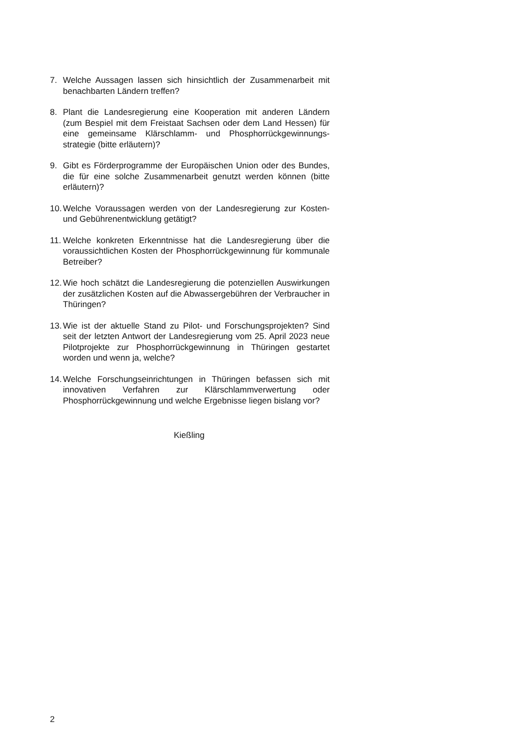7. Welche Aussagen lassen sich hinsichtlich der Zusammenarbeit mit benachbarten Ländern treffen?
8. Plant die Landesregierung eine Kooperation mit anderen Ländern (zum Bespiel mit dem Freistaat Sachsen oder dem Land Hessen) für eine gemeinsame Klärschlamm- und Phosphorrückgewinnungs­strategie (bitte erläutern)?
9. Gibt es Förderprogramme der Europäischen Union oder des Bundes, die für eine solche Zusammenarbeit genutzt werden können (bitte erläutern)?
10. Welche Voraussagen werden von der Landesregierung zur Kosten- und Gebührenentwicklung getätigt?
11. Welche konkreten Erkenntnisse hat die Landesregierung über die voraussichtlichen Kosten der Phosphorrückgewinnung für kommunale Betreiber?
12. Wie hoch schätzt die Landesregierung die potenziellen Auswirkungen der zusätzlichen Kosten auf die Abwassergebühren der Verbraucher in Thüringen?
13. Wie ist der aktuelle Stand zu Pilot- und Forschungsprojekten? Sind seit der letzten Antwort der Landesregierung vom 25. April 2023 neue Pilotprojekte zur Phosphorrückgewinnung in Thüringen gestartet worden und wenn ja, welche?
14. Welche Forschungseinrichtungen in Thüringen befassen sich mit innovativen Verfahren zur Klärschlammverwertung oder Phosphorrückgewinnung und welche Ergebnisse liegen bislang vor?
Kießling
2